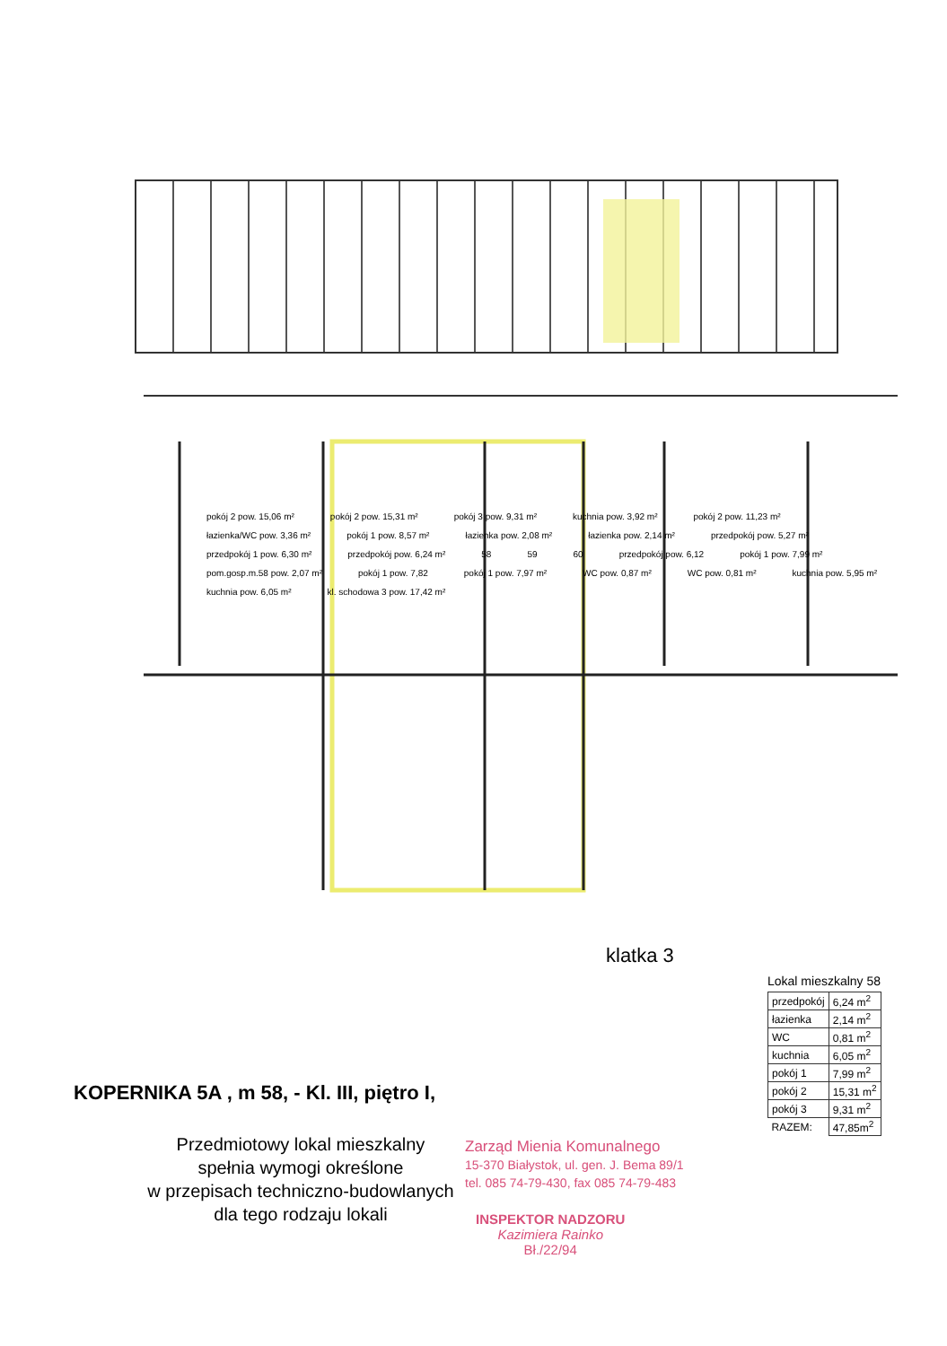pokój 2 pow. 15,06 m² pokój 2 pow. 15,31 m² pokój 3 pow. 9,31 m² kuchnia pow. 3,92 m² pokój 2 pow. 11,23 m² łazienka/WC pow. 3,36 m² pokój 1 pow. 8,57 m² łazienka pow. 2,08 m² łazienka pow. 2,14 m² przedpokój pow. 5,27 m² przedpokój 1 pow. 6,30 m² przedpokój pow. 6,24 m² 58 59 60 przedpokój pow. 6,12 pokój 1 pow. 7,99 m² pom.gosp.m.58 pow. 2,07 m² pokój 1 pow. 7,82 pokój 1 pow. 7,97 m² WC pow. 0,87 m² WC pow. 0,81 m² kuchnia pow. 5,95 m² kuchnia pow. 6,05 m² kl. schodowa 3 pow. 17,42 m²
klatka 3
Lokal mieszkalny 58
| przedpokój | 6,24 m<sup>2</sup> |
| łazienka | 2,14 m<sup>2</sup> |
| WC | 0,81 m<sup>2</sup> |
| kuchnia | 6,05 m<sup>2</sup> |
| pokój 1 | 7,99 m<sup>2</sup> |
| pokój 2 | 15,31 m<sup>2</sup> |
| pokój 3 | 9,31 m<sup>2</sup> |
| RAZEM: | 47,85m<sup>2</sup> |
KOPERNIKA 5A , m 58, - Kl. III, piętro I,
Przedmiotowy lokal mieszkalny
spełnia wymogi określone
w przepisach techniczno-budowlanych
dla tego rodzaju lokali
Zarząd Mienia Komunalnego
15-370 Białystok, ul. gen. J. Bema 89/1
tel. 085 74-79-430, fax 085 74-79-483
INSPEKTOR NADZORU
Kazimiera Rainko
Bł./22/94